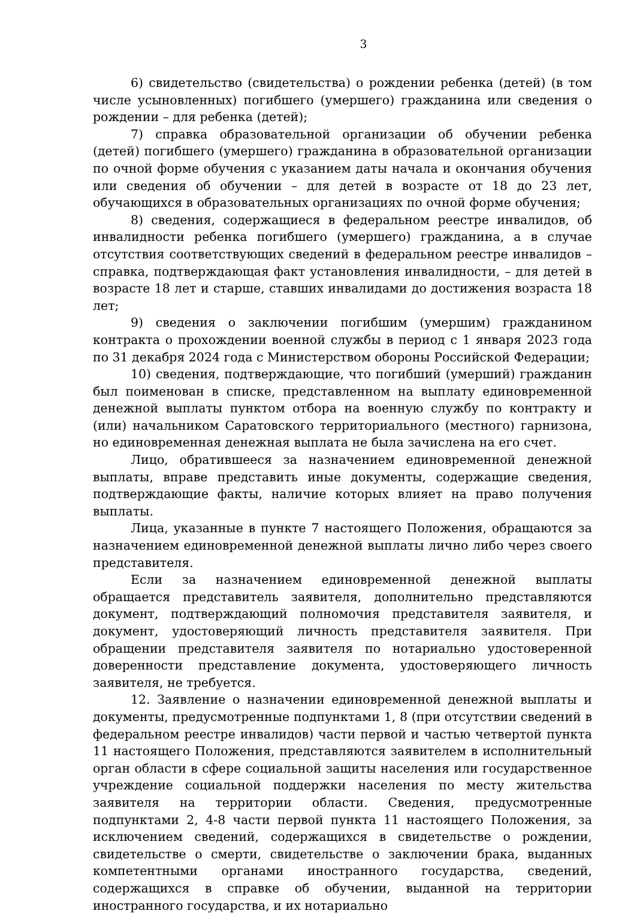3
6) свидетельство (свидетельства) о рождении ребенка (детей) (в том числе усыновленных) погибшего (умершего) гражданина или сведения о рождении – для ребенка (детей);
7) справка образовательной организации об обучении ребенка (детей) погибшего (умершего) гражданина в образовательной организации по очной форме обучения с указанием даты начала и окончания обучения или сведения об обучении – для детей в возрасте от 18 до 23 лет, обучающихся в образовательных организациях по очной форме обучения;
8) сведения, содержащиеся в федеральном реестре инвалидов, об инвалидности ребенка погибшего (умершего) гражданина, а в случае отсутствия соответствующих сведений в федеральном реестре инвалидов – справка, подтверждающая факт установления инвалидности, – для детей в возрасте 18 лет и старше, ставших инвалидами до достижения возраста 18 лет;
9) сведения о заключении погибшим (умершим) гражданином контракта о прохождении военной службы в период с 1 января 2023 года по 31 декабря 2024 года с Министерством обороны Российской Федерации;
10) сведения, подтверждающие, что погибший (умерший) гражданин был поименован в списке, представленном на выплату единовременной денежной выплаты пунктом отбора на военную службу по контракту и (или) начальником Саратовского территориального (местного) гарнизона, но единовременная денежная выплата не была зачислена на его счет.
Лицо, обратившееся за назначением единовременной денежной выплаты, вправе представить иные документы, содержащие сведения, подтверждающие факты, наличие которых влияет на право получения выплаты.
Лица, указанные в пункте 7 настоящего Положения, обращаются за назначением единовременной денежной выплаты лично либо через своего представителя.
Если за назначением единовременной денежной выплаты обращается представитель заявителя, дополнительно представляются документ, подтверждающий полномочия представителя заявителя, и документ, удостоверяющий личность представителя заявителя. При обращении представителя заявителя по нотариально удостоверенной доверенности представление документа, удостоверяющего личность заявителя, не требуется.
12. Заявление о назначении единовременной денежной выплаты и документы, предусмотренные подпунктами 1, 8 (при отсутствии сведений в федеральном реестре инвалидов) части первой и частью четвертой пункта 11 настоящего Положения, представляются заявителем в исполнительный орган области в сфере социальной защиты населения или государственное учреждение социальной поддержки населения по месту жительства заявителя на территории области. Сведения, предусмотренные подпунктами 2, 4-8 части первой пункта 11 настоящего Положения, за исключением сведений, содержащихся в свидетельстве о рождении, свидетельстве о смерти, свидетельстве о заключении брака, выданных компетентными органами иностранного государства, сведений, содержащихся в справке об обучении, выданной на территории иностранного государства, и их нотариально